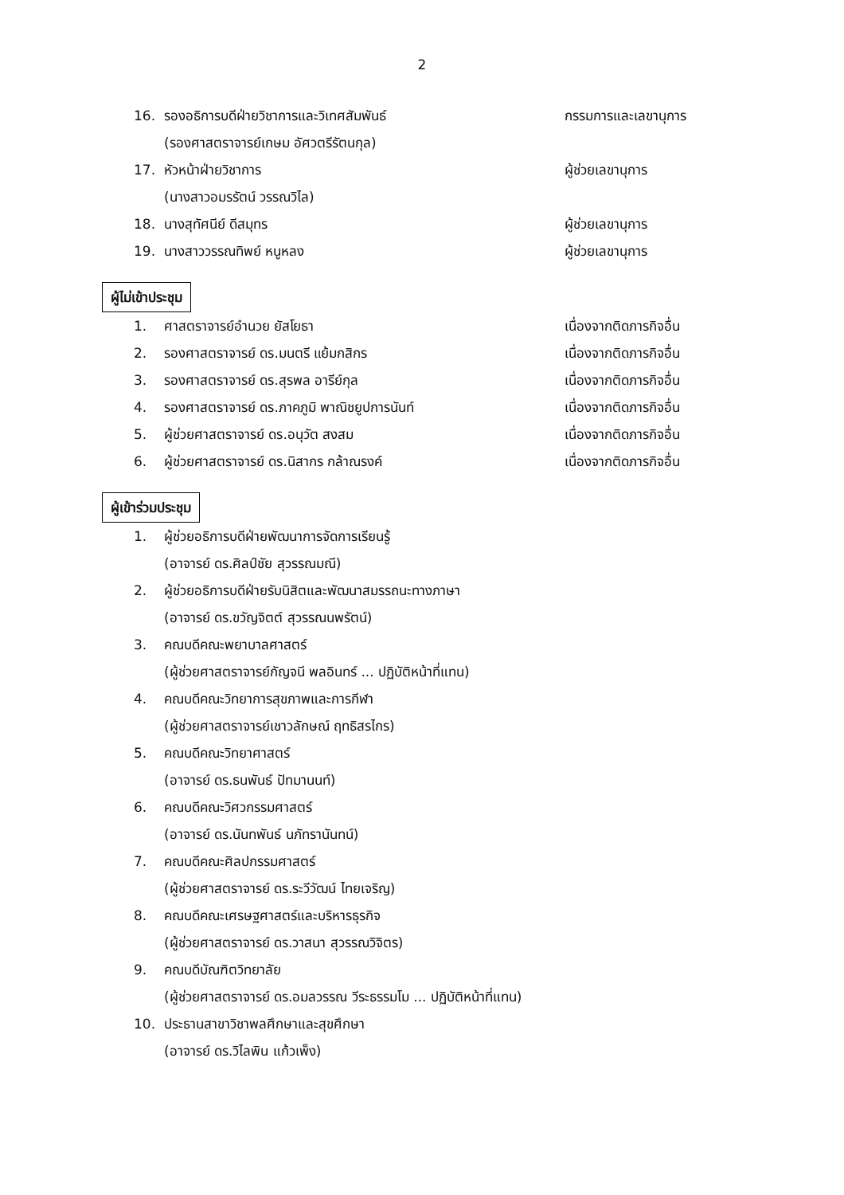2
16. รองอธิการบดีฝ่ายวิชาการและวิเทศสัมพันธ์ กรรมการและเลขานุการ
(รองศาสตราจารย์เกษม อัศวตรีรัตนกุล)
17. หัวหน้าฝ่ายวิชาการ ผู้ช่วยเลขานุการ
(นางสาวอมรรัตน์ วรรณวิไล)
18. นางสุทัศนีย์ ดีสมุทร ผู้ช่วยเลขานุการ
19. นางสาววรรณทิพย์ หนูหลง ผู้ช่วยเลขานุการ
ผู้ไม่เข้าประชุม
1. ศาสตราจารย์อำนวย ยัสโยธา เนื่องจากติดภารกิจอื่น
2. รองศาสตราจารย์ ดร.มนตรี แย้มกสิกร เนื่องจากติดภารกิจอื่น
3. รองศาสตราจารย์ ดร.สุรพล อารีย์กุล เนื่องจากติดภารกิจอื่น
4. รองศาสตราจารย์ ดร.ภาคภูมิ พาณิชยูปการนันท์ เนื่องจากติดภารกิจอื่น
5. ผู้ช่วยศาสตราจารย์ ดร.อนุวัต สงสม เนื่องจากติดภารกิจอื่น
6. ผู้ช่วยศาสตราจารย์ ดร.นิสากร กล้าณรงค์ เนื่องจากติดภารกิจอื่น
ผู้เข้าร่วมประชุม
1. ผู้ช่วยอธิการบดีฝ่ายพัฒนาการจัดการเรียนรู้
(อาจารย์ ดร.ศิลป์ชัย สุวรรณมณี)
2. ผู้ช่วยอธิการบดีฝ่ายรับนิสิตและพัฒนาสมรรถนะทางภาษา
(อาจารย์ ดร.ขวัญจิตต์ สุวรรณนพรัตน์)
3. คณบดีคณะพยาบาลศาสตร์
(ผู้ช่วยศาสตราจารย์กัญจนี พลอินทร์ ... ปฏิบัติหน้าที่แทน)
4. คณบดีคณะวิทยาการสุขภาพและการกีฬา
(ผู้ช่วยศาสตราจารย์เชาวลักษณ์ ฤทธิสรไกร)
5. คณบดีคณะวิทยาศาสตร์
(อาจารย์ ดร.ธนพันธ์ ปัทมานนท์)
6. คณบดีคณะวิศวกรรมศาสตร์
(อาจารย์ ดร.นันทพันธ์ นภัทรานันทน์)
7. คณบดีคณะศิลปกรรมศาสตร์
(ผู้ช่วยศาสตราจารย์ ดร.ระวีวัฒน์ ไทยเจริญ)
8. คณบดีคณะเศรษฐศาสตร์และบริหารธุรกิจ
(ผู้ช่วยศาสตราจารย์ ดร.วาสนา สุวรรณวิจิตร)
9. คณบดีบัณฑิตวิทยาลัย
(ผู้ช่วยศาสตราจารย์ ดร.อมลวรรณ วีระธรรมโม ... ปฏิบัติหน้าที่แทน)
10. ประธานสาขาวิชาพลศึกษาและสุขศึกษา
(อาจารย์ ดร.วิไลพิน แก้วเพ็ง)